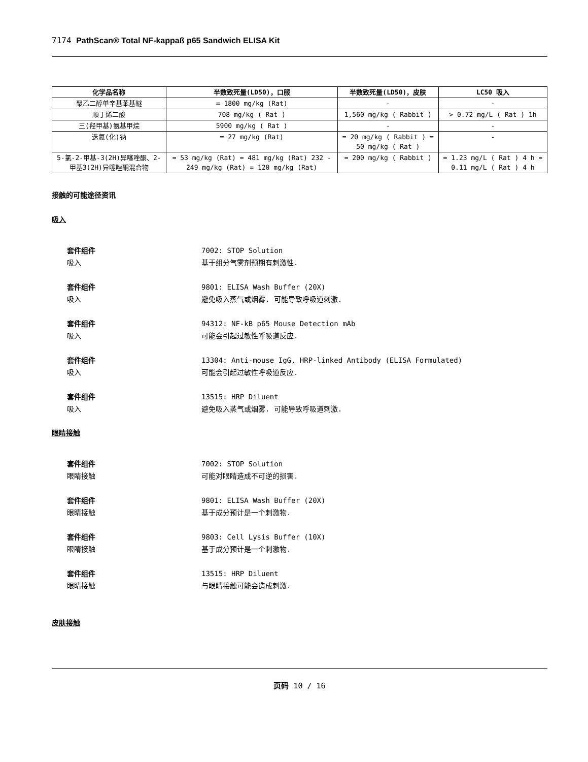7174 PathScan® Total NF-kappaß p65 Sandwich ELISA Kit
| 化学品名称 | 半数致死量(LD50)，口服 | 半数致死量(LD50)，皮肤 | LC50 吸入 |
| --- | --- | --- | --- |
| 聚乙二醇单辛基苯基醚 | = 1800 mg/kg (Rat) | - | - |
| 顺丁烯二酸 | 708 mg/kg ( Rat ) | 1,560 mg/kg ( Rabbit ) | > 0.72 mg/L ( Rat ) 1h |
| 三(羟甲基)氨基甲烷 | 5900 mg/kg ( Rat ) | - | - |
| 迭氮(化)钠 | = 27 mg/kg (Rat) | = 20 mg/kg ( Rabbit ) = 50 mg/kg ( Rat ) | - |
| 5-氯-2-甲基-3(2H)异噻唑酮、2-甲基3(2H)异噻唑酮混合物 | = 53 mg/kg (Rat) = 481 mg/kg (Rat) 232 - 249 mg/kg (Rat) = 120 mg/kg (Rat) | = 200 mg/kg ( Rabbit ) | = 1.23 mg/L ( Rat ) 4 h = 0.11 mg/L ( Rat ) 4 h |
接触的可能途径资讯
吸入
套件组件 7002: STOP Solution
吸入 基于组分气雾剂预期有刺激性.
套件组件 9801: ELISA Wash Buffer (20X)
吸入 避免吸入蒸气或烟雾. 可能导致呼吸道刺激.
套件组件 94312: NF-kB p65 Mouse Detection mAb
吸入 可能会引起过敏性呼吸道反应.
套件组件 13304: Anti-mouse IgG, HRP-linked Antibody (ELISA Formulated)
吸入 可能会引起过敏性呼吸道反应.
套件组件 13515: HRP Diluent
吸入 避免吸入蒸气或烟雾. 可能导致呼吸道刺激.
眼睛接触
套件组件 7002: STOP Solution
眼睛接触 可能对眼睛造成不可逆的损害.
套件组件 9801: ELISA Wash Buffer (20X)
眼睛接触 基于成分预计是一个刺激物.
套件组件 9803: Cell Lysis Buffer (10X)
眼睛接触 基于成分预计是一个刺激物.
套件组件 13515: HRP Diluent
眼睛接触 与眼睛接触可能会造成刺激.
皮肤接触
页码 10 / 16